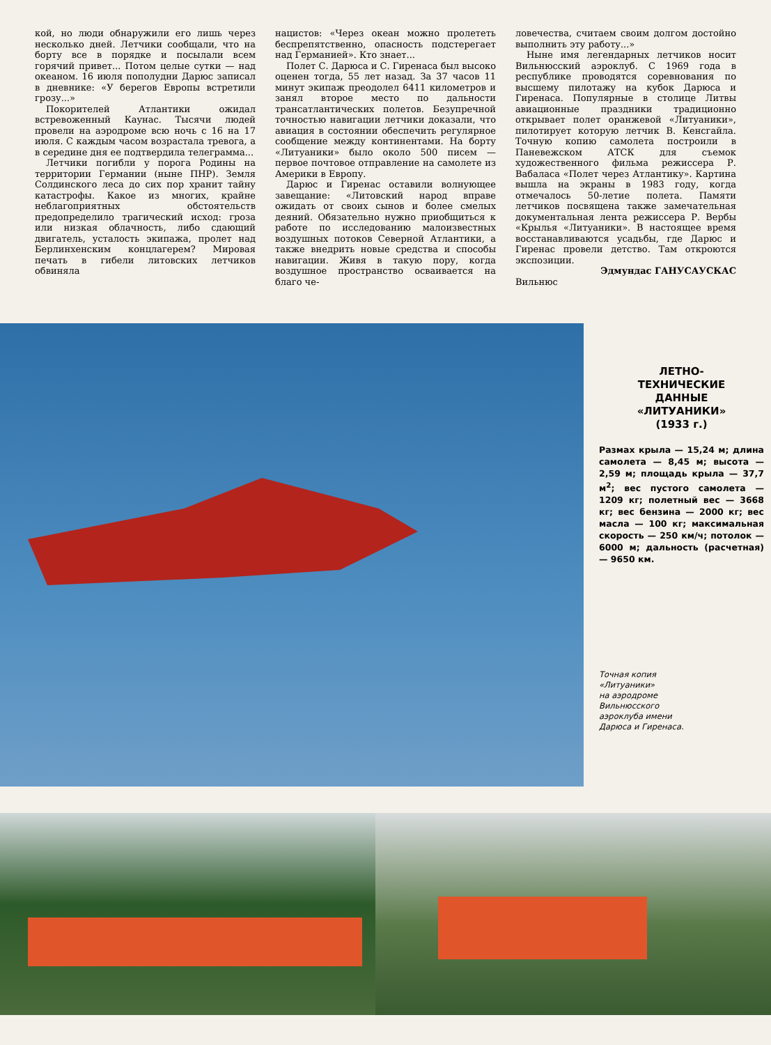кой, но люди обнаружили его лишь через несколько дней. Летчики сообщали, что на борту все в порядке и посылали всем горячий привет... Потом целые сутки — над океаном. 16 июля пополудни Дарюс записал в дневнике: «У берегов Европы встретили грозу...»
Покорителей Атлантики ожидал встревоженный Каунас. Тысячи людей провели на аэродроме всю ночь с 16 на 17 июля. С каждым часом возрастала тревога, а в середине дня ее подтвердила телеграмма...
Летчики погибли у порога Родины на территории Германии (ныне ПНР). Земля Солдинского леса до сих пор хранит тайну катастрофы. Какое из многих, крайне неблагоприятных обстоятельств предопределило трагический исход: гроза или низкая облачность, либо сдающий двигатель, усталость экипажа, пролет над Берлинхенским концлагерем? Мировая печать в гибели литовских летчиков обвиняла
нацистов: «Через океан можно пролететь беспрепятственно, опасность подстерегает над Германией». Кто знает...
Полет С. Дарюса и С. Гиренаса был высоко оценен тогда, 55 лет назад. За 37 часов 11 минут экипаж преодолел 6411 километров и занял второе место по дальности трансатлантических полетов. Безупречной точностью навигации летчики доказали, что авиация в состоянии обеспечить регулярное сообщение между континентами. На борту «Литуаники» было около 500 писем — первое почтовое отправление на самолете из Америки в Европу.
Дарюс и Гиренас оставили волнующее завещание: «Литовский народ вправе ожидать от своих сынов и более смелых деяний. Обязательно нужно приобщиться к работе по исследованию малоизвестных воздушных потоков Северной Атлантики, а также внедрить новые средства и способы навигации. Живя в такую пору, когда воздушное пространство осваивается на благо че-
ловечества, считаем своим долгом достойно выполнить эту работу...»
Ныне имя легендарных летчиков носит Вильнюсский аэроклуб. С 1969 года в республике проводятся соревнования по высшему пилотажу на кубок Дарюса и Гиренаса. Популярные в столице Литвы авиационные праздники традиционно открывает полет оранжевой «Литуаники», пилотирует которую летчик В. Кенсгайла. Точную копию самолета построили в Паневежском АТСК для съемок художественного фильма режиссера Р. Вабаласа «Полет через Атлантику». Картина вышла на экраны в 1983 году, когда отмечалось 50-летие полета. Памяти летчиков посвящена также замечательная документальная лента режиссера Р. Вербы «Крылья «Литуаники». В настоящее время восстанавливаются усадьбы, где Дарюс и Гиренас провели детство. Там откроются экспозиции.
Эдмундас ГАНУСАУСКАС
Вильнюс
ЛЕТНО-
ТЕХНИЧЕСКИЕ
ДАННЫЕ
«ЛИТУАНИКИ»
(1933 г.)
Размах крыла — 15,24 м; длина самолета — 8,45 м; высота — 2,59 м; площадь крыла — 37,7 м<sup>2</sup>; вес пустого самолета — 1209 кг; полетный вес — 3668 кг; вес бензина — 2000 кг; вес масла — 100 кг; максимальная скорость — 250 км/ч; потолок — 6000 м; дальность (расчетная) — 9650 км.
Точная копия
«Литуаники»
на аэродроме
Вильнюсского
аэроклуба имени
Дарюса и Гиренаса.